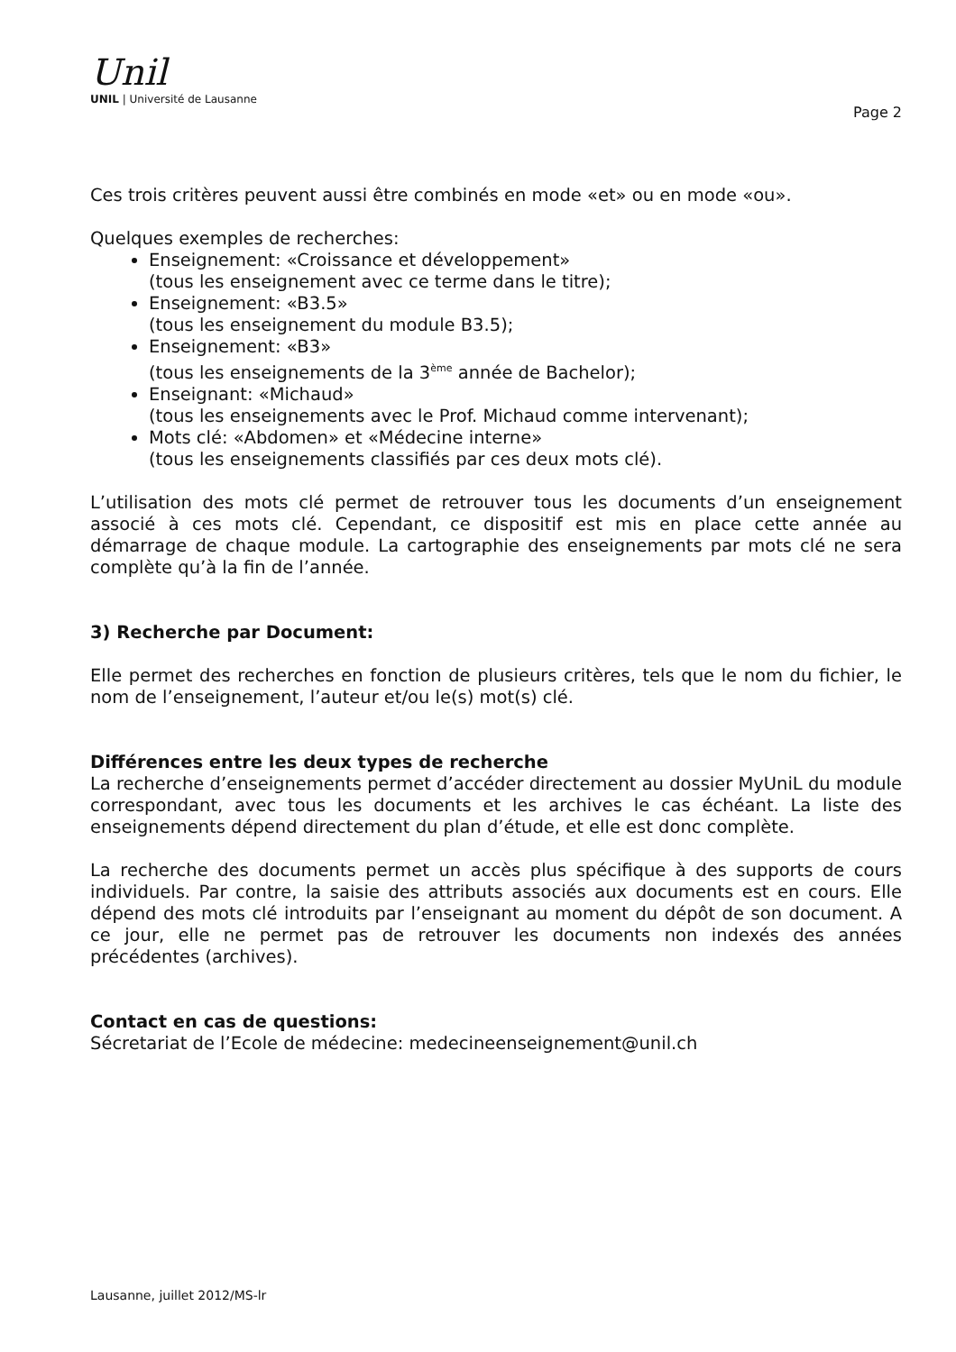Unil
UNIL | Université de Lausanne
Page 2
Ces trois critères peuvent aussi être combinés en mode «et» ou en mode «ou».
Quelques exemples de recherches:
Enseignement: «Croissance et développement»
(tous les enseignement avec ce terme dans le titre);
Enseignement: «B3.5»
(tous les enseignement du module B3.5);
Enseignement: «B3»
(tous les enseignements de la 3<sup>ème</sup> année de Bachelor);
Enseignant: «Michaud»
(tous les enseignements avec le Prof. Michaud comme intervenant);
Mots clé: «Abdomen» et «Médecine interne»
(tous les enseignements classifiés par ces deux mots clé).
L’utilisation des mots clé permet de retrouver tous les documents d’un enseignement associé à ces mots clé. Cependant, ce dispositif est mis en place cette année au démarrage de chaque module. La cartographie des enseignements par mots clé ne sera complète qu’à la fin de l’année.
3) Recherche par Document:
Elle permet des recherches en fonction de plusieurs critères, tels que le nom du fichier, le nom de l’enseignement, l’auteur et/ou le(s) mot(s) clé.
Différences entre les deux types de recherche
La recherche d’enseignements permet d’accéder directement au dossier MyUniL du module correspondant, avec tous les documents et les archives le cas échéant. La liste des enseignements dépend directement du plan d’étude, et elle est donc complète.
La recherche des documents permet un accès plus spécifique à des supports de cours individuels. Par contre, la saisie des attributs associés aux documents est en cours. Elle dépend des mots clé introduits par l’enseignant au moment du dépôt de son document. A ce jour, elle ne permet pas de retrouver les documents non indexés des années précédentes (archives).
Contact en cas de questions:
Sécretariat de l’Ecole de médecine: medecineenseignement@unil.ch
Lausanne, juillet 2012/MS-lr